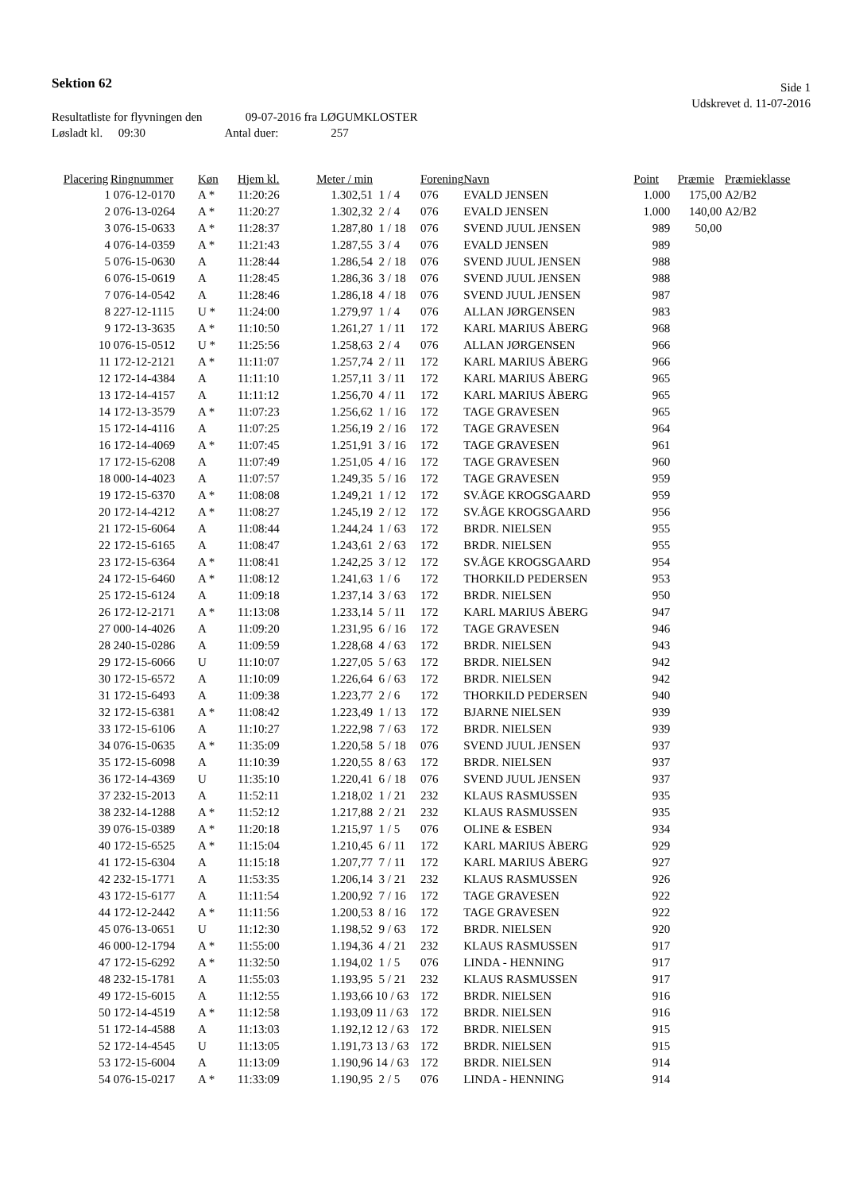Sektion 62
Side 1
Udskrevet d. 11-07-2016
Resultatliste for flyvningen den 09-07-2016 fra LØGUMKLOSTER
Løsladt kl. 09:30 Antal duer: 257
| Placering | Ringnummer | Køn | Hjem kl. | Meter / min | | Forening | Navn | Point | Præmie | Præmieklasse |
| --- | --- | --- | --- | --- | --- | --- | --- | --- | --- | --- |
| 1 | 076-12-0170 | A * | 11:20:26 | 1.302,51 | 1 / 4 | 076 | EVALD JENSEN | 1.000 | 175,00 | A2/B2 |
| 2 | 076-13-0264 | A * | 11:20:27 | 1.302,32 | 2 / 4 | 076 | EVALD JENSEN | 1.000 | 140,00 | A2/B2 |
| 3 | 076-15-0633 | A * | 11:28:37 | 1.287,80 | 1 / 18 | 076 | SVEND JUUL JENSEN | 989 | 50,00 | |
| 4 | 076-14-0359 | A * | 11:21:43 | 1.287,55 | 3 / 4 | 076 | EVALD JENSEN | 989 | | |
| 5 | 076-15-0630 | A | 11:28:44 | 1.286,54 | 2 / 18 | 076 | SVEND JUUL JENSEN | 988 | | |
| 6 | 076-15-0619 | A | 11:28:45 | 1.286,36 | 3 / 18 | 076 | SVEND JUUL JENSEN | 988 | | |
| 7 | 076-14-0542 | A | 11:28:46 | 1.286,18 | 4 / 18 | 076 | SVEND JUUL JENSEN | 987 | | |
| 8 | 227-12-1115 | U * | 11:24:00 | 1.279,97 | 1 / 4 | 076 | ALLAN JØRGENSEN | 983 | | |
| 9 | 172-13-3635 | A * | 11:10:50 | 1.261,27 | 1 / 11 | 172 | KARL MARIUS ÅBERG | 968 | | |
| 10 | 076-15-0512 | U * | 11:25:56 | 1.258,63 | 2 / 4 | 076 | ALLAN JØRGENSEN | 966 | | |
| 11 | 172-12-2121 | A * | 11:11:07 | 1.257,74 | 2 / 11 | 172 | KARL MARIUS ÅBERG | 966 | | |
| 12 | 172-14-4384 | A | 11:11:10 | 1.257,11 | 3 / 11 | 172 | KARL MARIUS ÅBERG | 965 | | |
| 13 | 172-14-4157 | A | 11:11:12 | 1.256,70 | 4 / 11 | 172 | KARL MARIUS ÅBERG | 965 | | |
| 14 | 172-13-3579 | A * | 11:07:23 | 1.256,62 | 1 / 16 | 172 | TAGE GRAVESEN | 965 | | |
| 15 | 172-14-4116 | A | 11:07:25 | 1.256,19 | 2 / 16 | 172 | TAGE GRAVESEN | 964 | | |
| 16 | 172-14-4069 | A * | 11:07:45 | 1.251,91 | 3 / 16 | 172 | TAGE GRAVESEN | 961 | | |
| 17 | 172-15-6208 | A | 11:07:49 | 1.251,05 | 4 / 16 | 172 | TAGE GRAVESEN | 960 | | |
| 18 | 000-14-4023 | A | 11:07:57 | 1.249,35 | 5 / 16 | 172 | TAGE GRAVESEN | 959 | | |
| 19 | 172-15-6370 | A * | 11:08:08 | 1.249,21 | 1 / 12 | 172 | SV.ÅGE KROGSGAARD | 959 | | |
| 20 | 172-14-4212 | A * | 11:08:27 | 1.245,19 | 2 / 12 | 172 | SV.ÅGE KROGSGAARD | 956 | | |
| 21 | 172-15-6064 | A | 11:08:44 | 1.244,24 | 1 / 63 | 172 | BRDR. NIELSEN | 955 | | |
| 22 | 172-15-6165 | A | 11:08:47 | 1.243,61 | 2 / 63 | 172 | BRDR. NIELSEN | 955 | | |
| 23 | 172-15-6364 | A * | 11:08:41 | 1.242,25 | 3 / 12 | 172 | SV.ÅGE KROGSGAARD | 954 | | |
| 24 | 172-15-6460 | A * | 11:08:12 | 1.241,63 | 1 / 6 | 172 | THORKILD PEDERSEN | 953 | | |
| 25 | 172-15-6124 | A | 11:09:18 | 1.237,14 | 3 / 63 | 172 | BRDR. NIELSEN | 950 | | |
| 26 | 172-12-2171 | A * | 11:13:08 | 1.233,14 | 5 / 11 | 172 | KARL MARIUS ÅBERG | 947 | | |
| 27 | 000-14-4026 | A | 11:09:20 | 1.231,95 | 6 / 16 | 172 | TAGE GRAVESEN | 946 | | |
| 28 | 240-15-0286 | A | 11:09:59 | 1.228,68 | 4 / 63 | 172 | BRDR. NIELSEN | 943 | | |
| 29 | 172-15-6066 | U | 11:10:07 | 1.227,05 | 5 / 63 | 172 | BRDR. NIELSEN | 942 | | |
| 30 | 172-15-6572 | A | 11:10:09 | 1.226,64 | 6 / 63 | 172 | BRDR. NIELSEN | 942 | | |
| 31 | 172-15-6493 | A | 11:09:38 | 1.223,77 | 2 / 6 | 172 | THORKILD PEDERSEN | 940 | | |
| 32 | 172-15-6381 | A * | 11:08:42 | 1.223,49 | 1 / 13 | 172 | BJARNE NIELSEN | 939 | | |
| 33 | 172-15-6106 | A | 11:10:27 | 1.222,98 | 7 / 63 | 172 | BRDR. NIELSEN | 939 | | |
| 34 | 076-15-0635 | A * | 11:35:09 | 1.220,58 | 5 / 18 | 076 | SVEND JUUL JENSEN | 937 | | |
| 35 | 172-15-6098 | A | 11:10:39 | 1.220,55 | 8 / 63 | 172 | BRDR. NIELSEN | 937 | | |
| 36 | 172-14-4369 | U | 11:35:10 | 1.220,41 | 6 / 18 | 076 | SVEND JUUL JENSEN | 937 | | |
| 37 | 232-15-2013 | A | 11:52:11 | 1.218,02 | 1 / 21 | 232 | KLAUS RASMUSSEN | 935 | | |
| 38 | 232-14-1288 | A * | 11:52:12 | 1.217,88 | 2 / 21 | 232 | KLAUS RASMUSSEN | 935 | | |
| 39 | 076-15-0389 | A * | 11:20:18 | 1.215,97 | 1 / 5 | 076 | OLINE & ESBEN | 934 | | |
| 40 | 172-15-6525 | A * | 11:15:04 | 1.210,45 | 6 / 11 | 172 | KARL MARIUS ÅBERG | 929 | | |
| 41 | 172-15-6304 | A | 11:15:18 | 1.207,77 | 7 / 11 | 172 | KARL MARIUS ÅBERG | 927 | | |
| 42 | 232-15-1771 | A | 11:53:35 | 1.206,14 | 3 / 21 | 232 | KLAUS RASMUSSEN | 926 | | |
| 43 | 172-15-6177 | A | 11:11:54 | 1.200,92 | 7 / 16 | 172 | TAGE GRAVESEN | 922 | | |
| 44 | 172-12-2442 | A * | 11:11:56 | 1.200,53 | 8 / 16 | 172 | TAGE GRAVESEN | 922 | | |
| 45 | 076-13-0651 | U | 11:12:30 | 1.198,52 | 9 / 63 | 172 | BRDR. NIELSEN | 920 | | |
| 46 | 000-12-1794 | A * | 11:55:00 | 1.194,36 | 4 / 21 | 232 | KLAUS RASMUSSEN | 917 | | |
| 47 | 172-15-6292 | A * | 11:32:50 | 1.194,02 | 1 / 5 | 076 | LINDA - HENNING | 917 | | |
| 48 | 232-15-1781 | A | 11:55:03 | 1.193,95 | 5 / 21 | 232 | KLAUS RASMUSSEN | 917 | | |
| 49 | 172-15-6015 | A | 11:12:55 | 1.193,66 | 10 / 63 | 172 | BRDR. NIELSEN | 916 | | |
| 50 | 172-14-4519 | A * | 11:12:58 | 1.193,09 | 11 / 63 | 172 | BRDR. NIELSEN | 916 | | |
| 51 | 172-14-4588 | A | 11:13:03 | 1.192,12 | 12 / 63 | 172 | BRDR. NIELSEN | 915 | | |
| 52 | 172-14-4545 | U | 11:13:05 | 1.191,73 | 13 / 63 | 172 | BRDR. NIELSEN | 915 | | |
| 53 | 172-15-6004 | A | 11:13:09 | 1.190,96 | 14 / 63 | 172 | BRDR. NIELSEN | 914 | | |
| 54 | 076-15-0217 | A * | 11:33:09 | 1.190,95 | 2 / 5 | 076 | LINDA - HENNING | 914 | | |